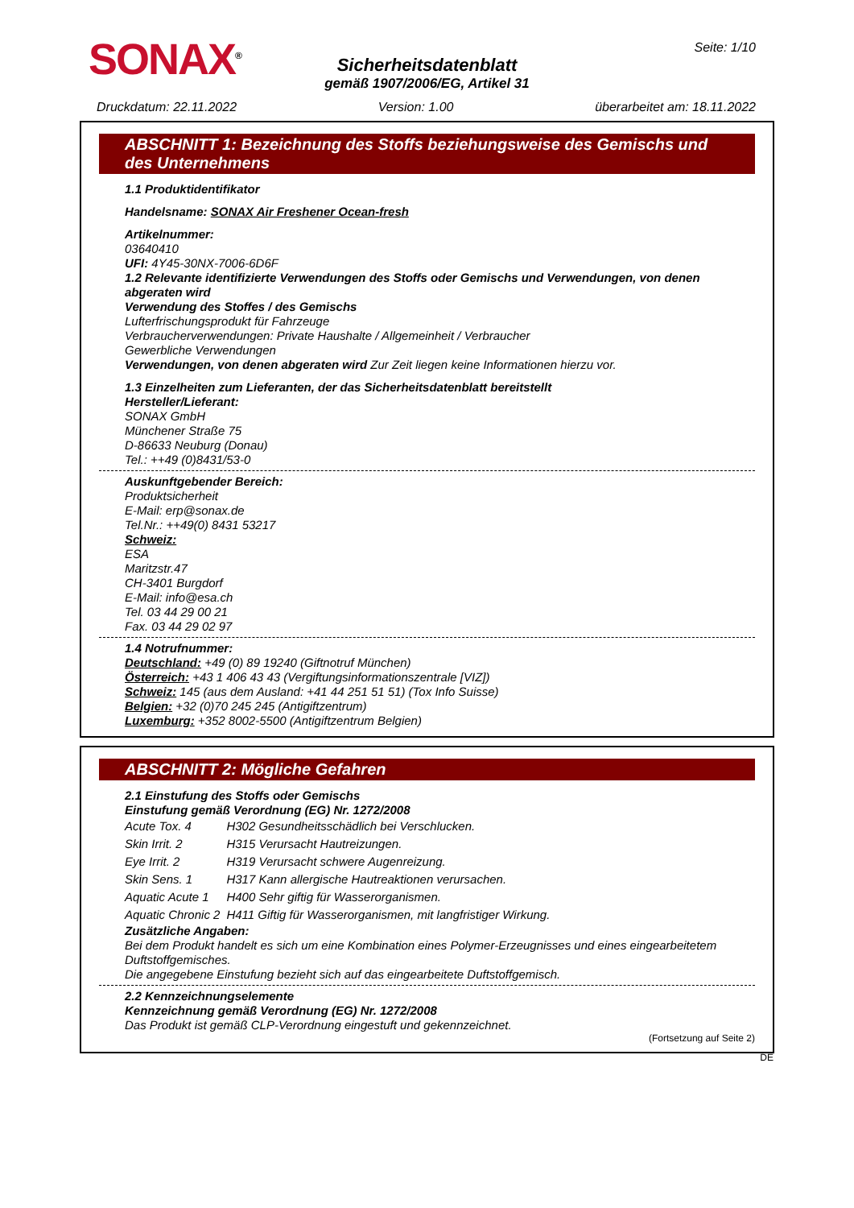SONAX<sup>®</sup>
Sicherheitsdatenblatt
gemäß 1907/2006/EG, Artikel 31
Seite: 1/10
Druckdatum: 22.11.2022 Version: 1.00 überarbeitet am: 18.11.2022
ABSCHNITT 1: Bezeichnung des Stoffs beziehungsweise des Gemischs und des Unternehmens
1.1 Produktidentifikator
Handelsname: SONAX Air Freshener Ocean-fresh
Artikelnummer:
03640410
UFI: 4Y45-30NX-7006-6D6F
1.2 Relevante identifizierte Verwendungen des Stoffs oder Gemischs und Verwendungen, von denen abgeraten wird
Verwendung des Stoffes / des Gemischs
Lufterfrischungsprodukt für Fahrzeuge
Verbraucherverwendungen: Private Haushalte / Allgemeinheit / Verbraucher
Gewerbliche Verwendungen
Verwendungen, von denen abgeraten wird Zur Zeit liegen keine Informationen hierzu vor.
1.3 Einzelheiten zum Lieferanten, der das Sicherheitsdatenblatt bereitstellt
Hersteller/Lieferant:
SONAX GmbH
Münchener Straße 75
D-86633 Neuburg (Donau)
Tel.: ++49 (0)8431/53-0
Auskunftgebender Bereich:
Produktsicherheit
E-Mail: erp@sonax.de
Tel.Nr.: ++49(0) 8431 53217
Schweiz:
ESA
Maritzstr.47
CH-3401 Burgdorf
E-Mail: info@esa.ch
Tel. 03 44 29 00 21
Fax. 03 44 29 02 97
1.4 Notrufnummer:
Deutschland: +49 (0) 89 19240 (Giftnotruf München)
Österreich: +43 1 406 43 43 (Vergiftungsinformationszentrale [VIZ])
Schweiz: 145 (aus dem Ausland: +41 44 251 51 51) (Tox Info Suisse)
Belgien: +32 (0)70 245 245 (Antigiftzentrum)
Luxemburg: +352 8002-5500 (Antigiftzentrum Belgien)
ABSCHNITT 2: Mögliche Gefahren
2.1 Einstufung des Stoffs oder Gemischs
Einstufung gemäß Verordnung (EG) Nr. 1272/2008
| Acute Tox. 4 | H302 Gesundheitsschädlich bei Verschlucken. |
| Skin Irrit. 2 | H315 Verursacht Hautreizungen. |
| Eye Irrit. 2 | H319 Verursacht schwere Augenreizung. |
| Skin Sens. 1 | H317 Kann allergische Hautreaktionen verursachen. |
| Aquatic Acute 1 | H400 Sehr giftig für Wasserorganismen. |
| Aquatic Chronic 2 | H411 Giftig für Wasserorganismen, mit langfristiger Wirkung. |
Zusätzliche Angaben:
Bei dem Produkt handelt es sich um eine Kombination eines Polymer-Erzeugnisses und eines eingearbeitetem Duftstoffgemisches.
Die angegebene Einstufung bezieht sich auf das eingearbeitete Duftstoffgemisch.
2.2 Kennzeichnungselemente
Kennzeichnung gemäß Verordnung (EG) Nr. 1272/2008
Das Produkt ist gemäß CLP-Verordnung eingestuft und gekennzeichnet.
(Fortsetzung auf Seite 2)
DE